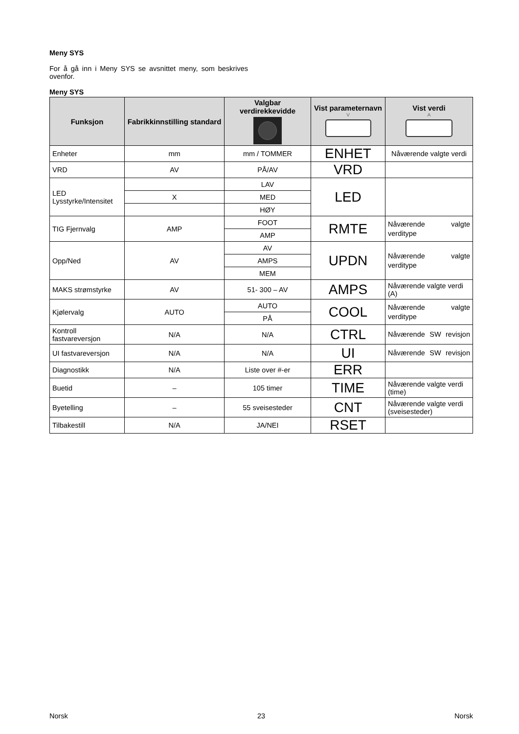Meny SYS
For å gå inn i Meny SYS se avsnittet meny, som beskrives ovenfor.
Meny SYS
| Funksjon | Fabrikkinnstilling standard | Valgbar verdirekkevidde | Vist parameternavn V | Vist verdi A |
| --- | --- | --- | --- | --- |
| Enheter | mm | mm / TOMMER | ENHET | Nåværende valgte verdi |
| VRD | AV | PÅ/AV | VRD | |
| LED Lysstyrke/Intensitet | | LAV | LED | |
| | X | MED | | |
| | | HØY | | |
| TIG Fjernvalg | AMP | FOOT | RMTE | Nåværende valgte verditype |
| | | AMP | | |
| Opp/Ned | AV | AV | UPDN | Nåværende valgte verditype |
| | | AMPS | | |
| | | MEM | | |
| MAKS strømstyrke | AV | 51- 300 – AV | AMPS | Nåværende valgte verdi (A) |
| Kjølervalg | AUTO | AUTO | COOL | Nåværende valgte verditype |
| | | PÅ | | |
| Kontroll fastvareversjon | N/A | N/A | CTRL | Nåværende SW revisjon |
| UI fastvareversjon | N/A | N/A | UI | Nåværende SW revisjon |
| Diagnostikk | N/A | Liste over #-er | ERR | |
| Buetid | – | 105 timer | TIME | Nåværende valgte verdi (time) |
| Byetelling | – | 55 sveisesteder | CNT | Nåværende valgte verdi (sveisesteder) |
| Tilbakestill | N/A | JA/NEI | RSET | |
Norsk 23 Norsk